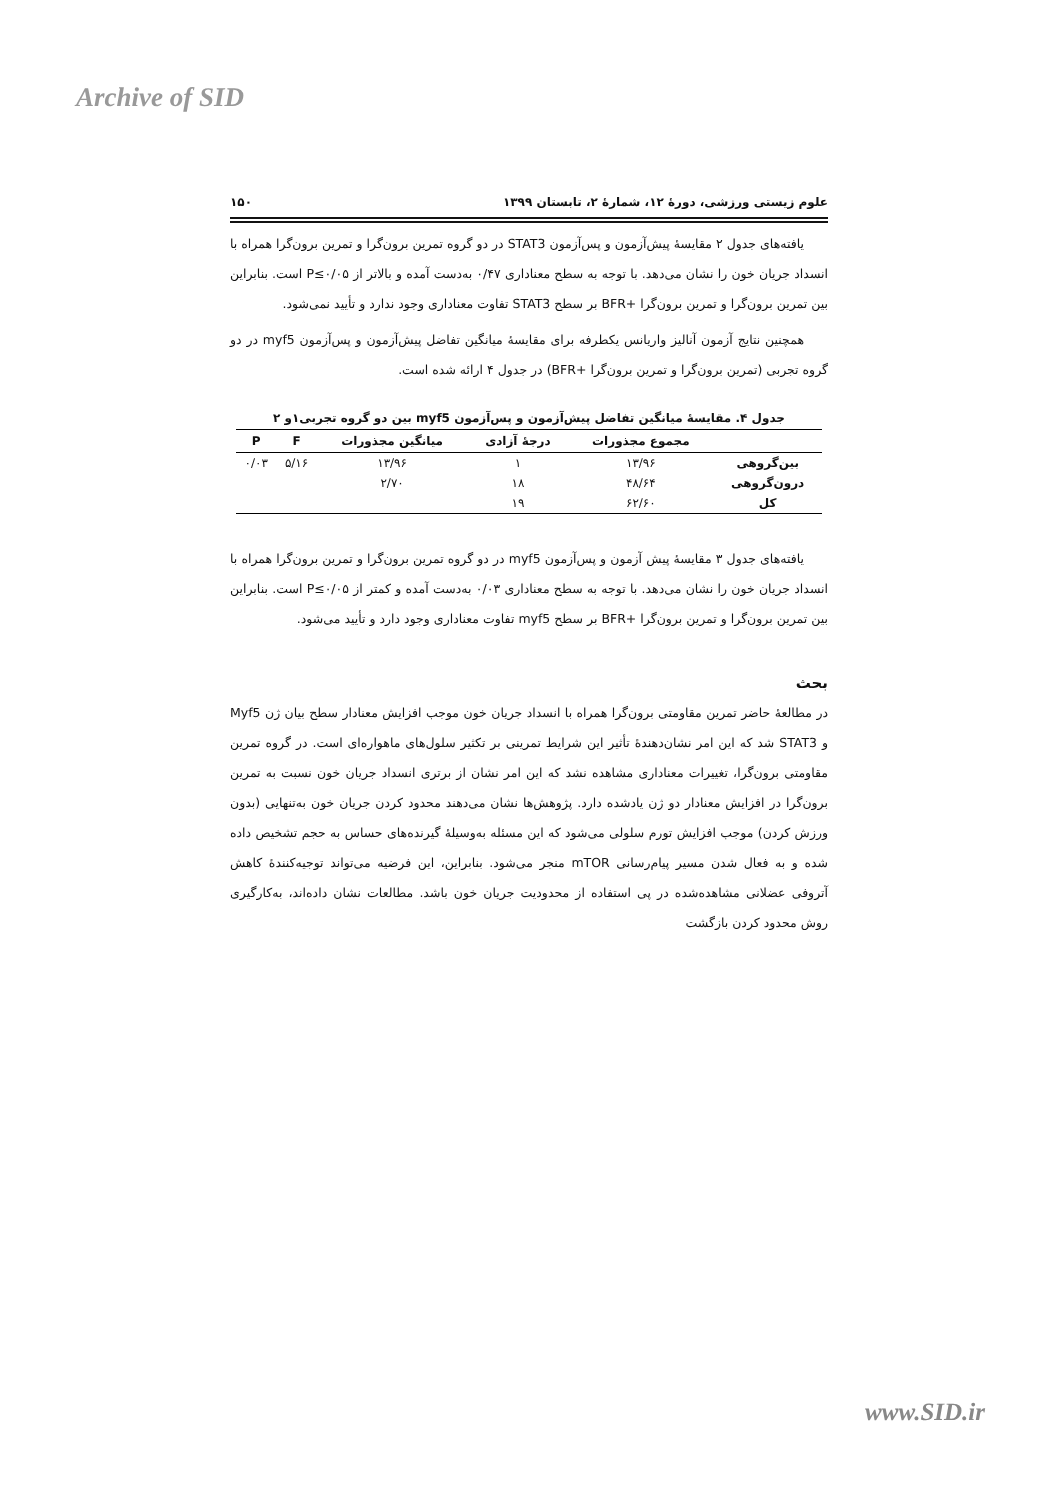Archive of SID
علوم زیستی ورزشی، دورهٔ ۱۲، شمارهٔ ۲، تابستان ۱۳۹۹ ۱۵۰
یافته‌های جدول ۲ مقایسهٔ پیش‌آزمون و پس‌آزمون STAT3 در دو گروه تمرین برون‌گرا و تمرین برون‌گرا همراه با انسداد جریان خون را نشان می‌دهد. با توجه به سطح معناداری ۰/۴۷ به‌دست آمده و بالاتر از P≤۰/۰۵ است. بنابراین بین تمرین برون‌گرا و تمرین برون‌گرا +BFR بر سطح STAT3 تفاوت معناداری وجود ندارد و تأیید نمی‌شود.
همچنین نتایج آزمون آنالیز واریانس یکطرفه برای مقایسهٔ میانگین تفاضل پیش‌آزمون و پس‌آزمون myf5 در دو گروه تجربی (تمرین برون‌گرا و تمرین برون‌گرا +BFR) در جدول ۴ ارائه شده است.
جدول ۴. مقایسهٔ میانگین تفاضل پیش‌آزمون و پس‌آزمون myf5 بین دو گروه تجربی۱و ۲
| | مجموع مجذورات | درجهٔ آزادی | میانگین مجذورات | F | P |
| --- | --- | --- | --- | --- | --- |
| بین‌گروهی | ۱۳/۹۶ | ۱ | ۱۳/۹۶ | ۵/۱۶ | ۰/۰۳ |
| درون‌گروهی | ۴۸/۶۴ | ۱۸ | ۲/۷۰ | | |
| کل | ۶۲/۶۰ | ۱۹ | | | |
یافته‌های جدول ۳ مقایسهٔ پیش آزمون و پس‌آزمون myf5 در دو گروه تمرین برون‌گرا و تمرین برون‌گرا همراه با انسداد جریان خون را نشان می‌دهد. با توجه به سطح معناداری ۰/۰۳ به‌دست آمده و کمتر از P≤۰/۰۵ است. بنابراین بین تمرین برون‌گرا و تمرین برون‌گرا +BFR بر سطح myf5 تفاوت معناداری وجود دارد و تأیید می‌شود.
بحث
در مطالعهٔ حاضر تمرین مقاومتی برون‌گرا همراه با انسداد جریان خون موجب افزایش معنادار سطح بیان ژن Myf5 و STAT3 شد که این امر نشان‌دهندهٔ تأثیر این شرایط تمرینی بر تکثیر سلول‌های ماهواره‌ای است. در گروه تمرین مقاومتی برون‌گرا، تغییرات معناداری مشاهده نشد که این امر نشان از برتری انسداد جریان خون نسبت به تمرین برون‌گرا در افزایش معنادار دو ژن یادشده دارد. پژوهش‌ها نشان می‌دهند محدود کردن جریان خون به‌تنهایی (بدون ورزش کردن) موجب افزایش تورم سلولی می‌شود که این مسئله به‌وسیلهٔ گیرنده‌های حساس به حجم تشخیص داده شده و به فعال شدن مسیر پیام‌رسانی mTOR منجر می‌شود. بنابراین، این فرضیه می‌تواند توجیه‌کنندهٔ کاهش آتروفی عضلانی مشاهده‌شده در پی استفاده از محدودیت جریان خون باشد. مطالعات نشان داده‌اند، به‌کارگیری روش محدود کردن بازگشت
www.SID.ir